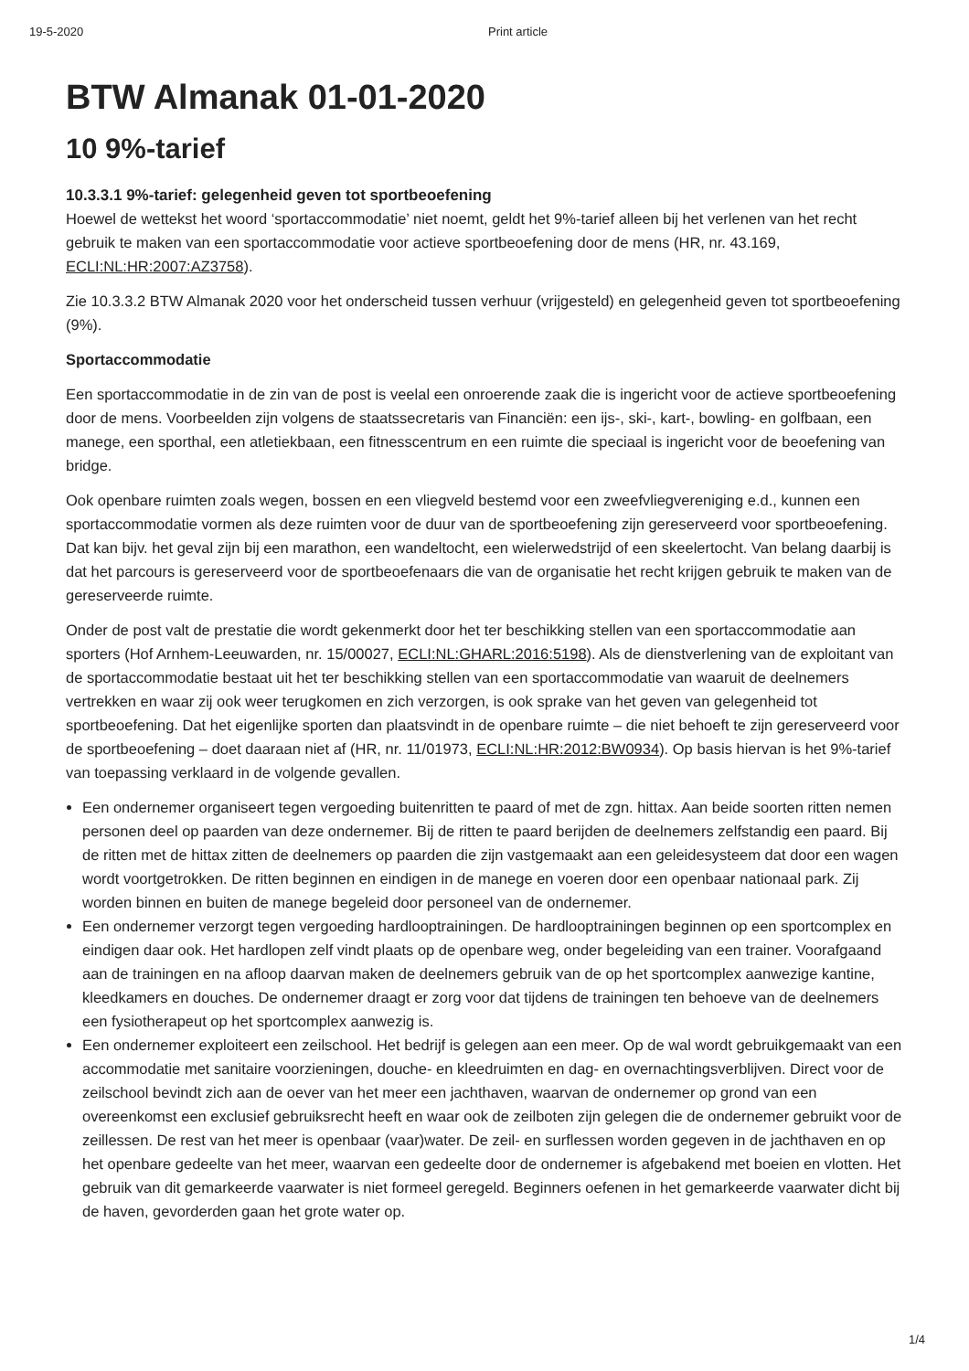19-5-2020 Print article
BTW Almanak 01-01-2020
10 9%-tarief
10.3.3.1 9%-tarief: gelegenheid geven tot sportbeoefening
Hoewel de wettekst het woord ‘sportaccommodatie’ niet noemt, geldt het 9%-tarief alleen bij het verlenen van het recht gebruik te maken van een sportaccommodatie voor actieve sportbeoefening door de mens (HR, nr. 43.169, ECLI:NL:HR:2007:AZ3758).
Zie 10.3.3.2 BTW Almanak 2020 voor het onderscheid tussen verhuur (vrijgesteld) en gelegenheid geven tot sportbeoefening (9%).
Sportaccommodatie
Een sportaccommodatie in de zin van de post is veelal een onroerende zaak die is ingericht voor de actieve sportbeoefening door de mens. Voorbeelden zijn volgens de staatssecretaris van Financiën: een ijs-, ski-, kart-, bowling- en golfbaan, een manege, een sporthal, een atletiekbaan, een fitnesscentrum en een ruimte die speciaal is ingericht voor de beoefening van bridge.
Ook openbare ruimten zoals wegen, bossen en een vliegveld bestemd voor een zweefvliegvereniging e.d., kunnen een sportaccommodatie vormen als deze ruimten voor de duur van de sportbeoefening zijn gereserveerd voor sportbeoefening. Dat kan bijv. het geval zijn bij een marathon, een wandeltocht, een wielerwedstrijd of een skeelertocht. Van belang daarbij is dat het parcours is gereserveerd voor de sportbeoefenaars die van de organisatie het recht krijgen gebruik te maken van de gereserveerde ruimte.
Onder de post valt de prestatie die wordt gekenmerkt door het ter beschikking stellen van een sportaccommodatie aan sporters (Hof Arnhem-Leeuwarden, nr. 15/00027, ECLI:NL:GHARL:2016:5198). Als de dienstverlening van de exploitant van de sportaccommodatie bestaat uit het ter beschikking stellen van een sportaccommodatie van waaruit de deelnemers vertrekken en waar zij ook weer terugkomen en zich verzorgen, is ook sprake van het geven van gelegenheid tot sportbeoefening. Dat het eigenlijke sporten dan plaatsvindt in de openbare ruimte – die niet behoeft te zijn gereserveerd voor de sportbeoefening – doet daaraan niet af (HR, nr. 11/01973, ECLI:NL:HR:2012:BW0934). Op basis hiervan is het 9%-tarief van toepassing verklaard in de volgende gevallen.
Een ondernemer organiseert tegen vergoeding buitenritten te paard of met de zgn. hittax. Aan beide soorten ritten nemen personen deel op paarden van deze ondernemer. Bij de ritten te paard berijden de deelnemers zelfstandig een paard. Bij de ritten met de hittax zitten de deelnemers op paarden die zijn vastgemaakt aan een geleidesysteem dat door een wagen wordt voortgetrokken. De ritten beginnen en eindigen in de manege en voeren door een openbaar nationaal park. Zij worden binnen en buiten de manege begeleid door personeel van de ondernemer.
Een ondernemer verzorgt tegen vergoeding hardlooptrainingen. De hardlooptrainingen beginnen op een sportcomplex en eindigen daar ook. Het hardlopen zelf vindt plaats op de openbare weg, onder begeleiding van een trainer. Voorafgaand aan de trainingen en na afloop daarvan maken de deelnemers gebruik van de op het sportcomplex aanwezige kantine, kleedkamers en douches. De ondernemer draagt er zorg voor dat tijdens de trainingen ten behoeve van de deelnemers een fysiotherapeut op het sportcomplex aanwezig is.
Een ondernemer exploiteert een zeilschool. Het bedrijf is gelegen aan een meer. Op de wal wordt gebruikgemaakt van een accommodatie met sanitaire voorzieningen, douche- en kleedruimten en dag- en overnachtingsverblijven. Direct voor de zeilschool bevindt zich aan de oever van het meer een jachthaven, waarvan de ondernemer op grond van een overeenkomst een exclusief gebruiksrecht heeft en waar ook de zeilboten zijn gelegen die de ondernemer gebruikt voor de zeillessen. De rest van het meer is openbaar (vaar)water. De zeil- en surflessen worden gegeven in de jachthaven en op het openbare gedeelte van het meer, waarvan een gedeelte door de ondernemer is afgebakend met boeien en vlotten. Het gebruik van dit gemarkeerde vaarwater is niet formeel geregeld. Beginners oefenen in het gemarkeerde vaarwater dicht bij de haven, gevorderden gaan het grote water op.
1/4